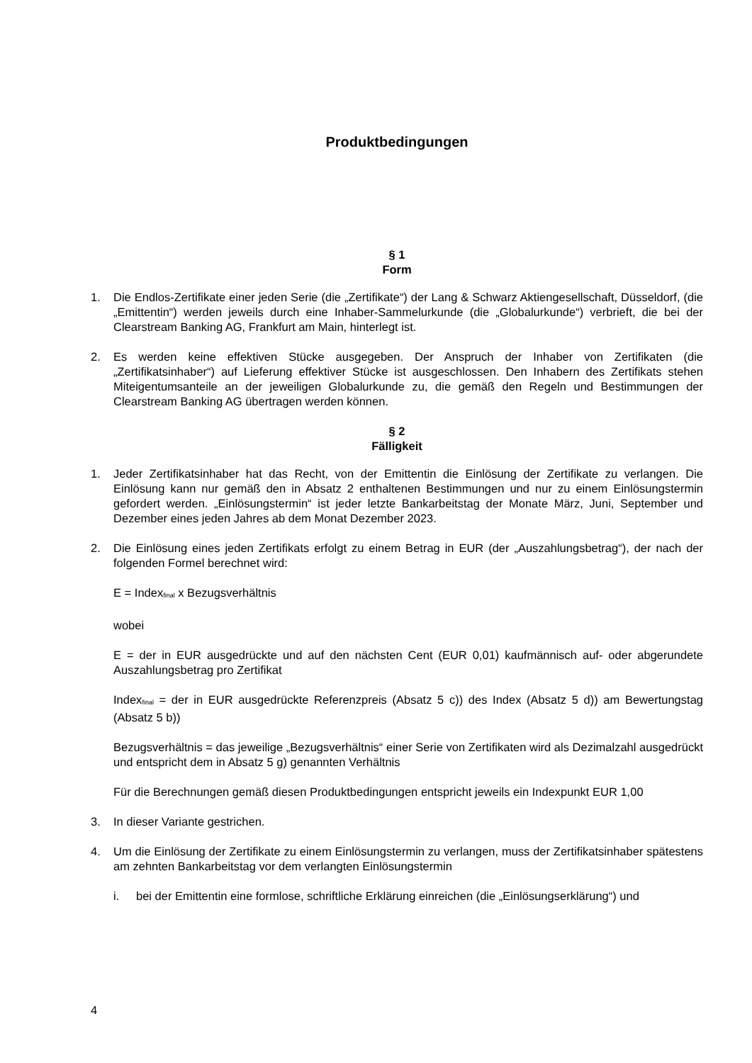Produktbedingungen
§ 1
Form
1. Die Endlos-Zertifikate einer jeden Serie (die „Zertifikate“) der Lang & Schwarz Aktiengesellschaft, Düsseldorf, (die „Emittentin“) werden jeweils durch eine Inhaber-Sammelurkunde (die „Globalurkunde“) verbrieft, die bei der Clearstream Banking AG, Frankfurt am Main, hinterlegt ist.
2. Es werden keine effektiven Stücke ausgegeben. Der Anspruch der Inhaber von Zertifikaten (die „Zertifikatsinhaber“) auf Lieferung effektiver Stücke ist ausgeschlossen. Den Inhabern des Zertifikats stehen Miteigentumsanteile an der jeweiligen Globalurkunde zu, die gemäß den Regeln und Bestimmungen der Clearstream Banking AG übertragen werden können.
§ 2
Fälligkeit
1. Jeder Zertifikatsinhaber hat das Recht, von der Emittentin die Einlösung der Zertifikate zu verlangen. Die Einlösung kann nur gemäß den in Absatz 2 enthaltenen Bestimmungen und nur zu einem Einlösungstermin gefordert werden. „Einlösungstermin“ ist jeder letzte Bankarbeitstag der Monate März, Juni, September und Dezember eines jeden Jahres ab dem Monat Dezember 2023.
2. Die Einlösung eines jeden Zertifikats erfolgt zu einem Betrag in EUR (der „Auszahlungsbetrag“), der nach der folgenden Formel berechnet wird:
E = Index<sub>final</sub> x Bezugsverhältnis
wobei
E = der in EUR ausgedrückte und auf den nächsten Cent (EUR 0,01) kaufmännisch auf- oder abgerundete Auszahlungsbetrag pro Zertifikat
Index<sub>final</sub> = der in EUR ausgedrückte Referenzpreis (Absatz 5 c)) des Index (Absatz 5 d)) am Bewertungstag (Absatz 5 b))
Bezugsverhältnis = das jeweilige „Bezugsverhältnis“ einer Serie von Zertifikaten wird als Dezimalzahl ausgedrückt und entspricht dem in Absatz 5 g) genannten Verhältnis
Für die Berechnungen gemäß diesen Produktbedingungen entspricht jeweils ein Indexpunkt EUR 1,00
3. In dieser Variante gestrichen.
4. Um die Einlösung der Zertifikate zu einem Einlösungstermin zu verlangen, muss der Zertifikatsinhaber spätestens am zehnten Bankarbeitstag vor dem verlangten Einlösungstermin
i. bei der Emittentin eine formlose, schriftliche Erklärung einreichen (die „Einlösungserklärung“) und
4